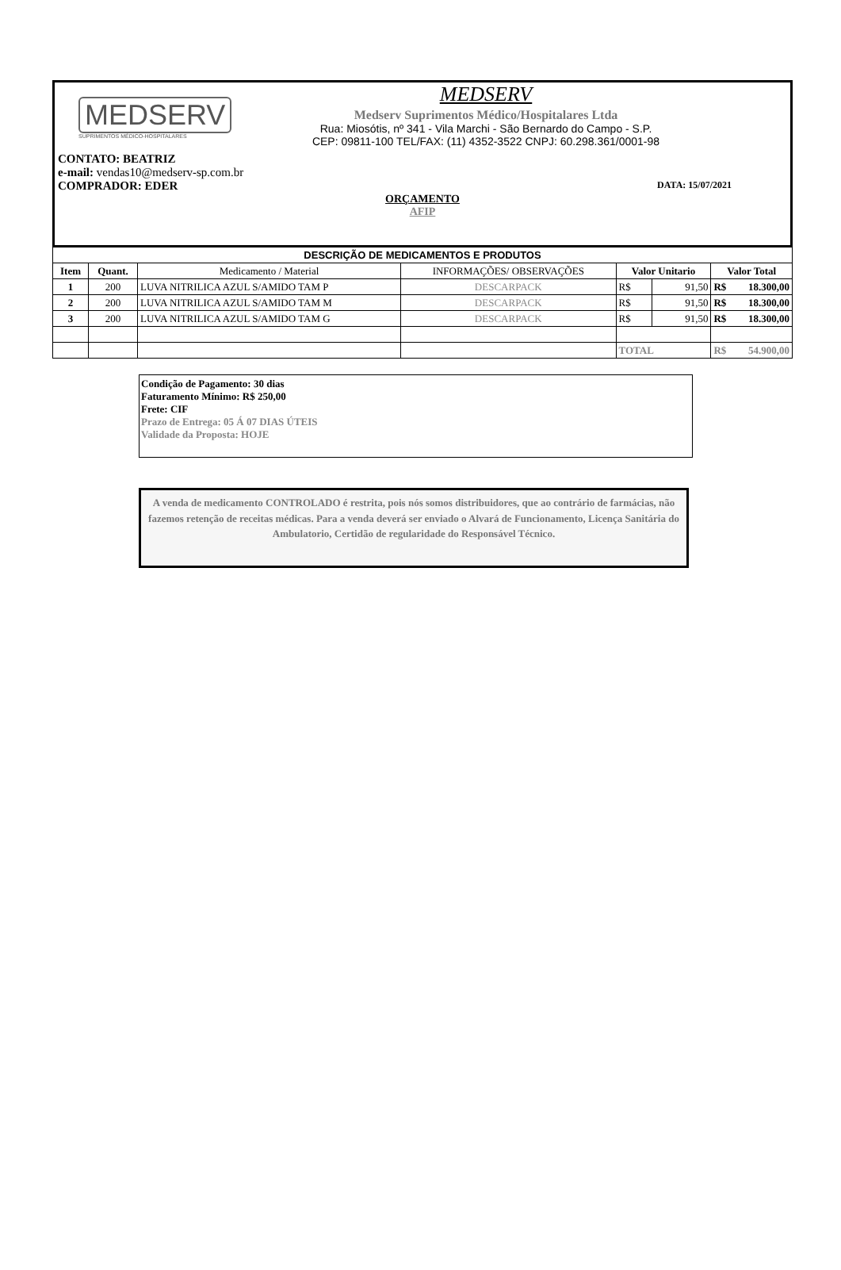MEDSERV
SUPRIMENTOS MÉDICO-HOSPITALARES
MEDSERV
Medserv Suprimentos Médico/Hospitalares Ltda
Rua: Miosótis, nº 341 - Vila Marchi - São Bernardo do Campo - S.P.
CEP: 09811-100 TEL/FAX: (11) 4352-3522 CNPJ: 60.298.361/0001-98
CONTATO: BEATRIZ
e-mail: vendas10@medserv-sp.com.br
COMPRADOR: EDER DATA: 15/07/2021
ORÇAMENTO
AFIP
| DESCRIÇÃO DE MEDICAMENTOS E PRODUTOS | | | | | | |
| --- | --- | --- | --- | --- | --- | --- |
| Item | Quant. | Medicamento / Material | INFORMAÇÕES/ OBSERVAÇÕES | Valor Unitario | | Valor Total |
| 1 | 200 | LUVA NITRILICA AZUL S/AMIDO TAM P | DESCARPACK | R$ | 91,50 | R$ 18.300,00 |
| 2 | 200 | LUVA NITRILICA AZUL S/AMIDO TAM M | DESCARPACK | R$ | 91,50 | R$ 18.300,00 |
| 3 | 200 | LUVA NITRILICA AZUL S/AMIDO TAM G | DESCARPACK | R$ | 91,50 | R$ 18.300,00 |
| | | | | TOTAL | | R$ 54.900,00 |
Condição de Pagamento: 30 dias
Faturamento Mínimo: R$ 250,00
Frete: CIF
Prazo de Entrega: 05 Á 07 DIAS ÚTEIS
Validade da Proposta: HOJE
A venda de medicamento CONTROLADO é restrita, pois nós somos distribuidores, que ao contrário de farmácias, não fazemos retenção de receitas médicas. Para a venda deverá ser enviado o Alvará de Funcionamento, Licença Sanitária do Ambulatorio, Certidão de regularidade do Responsável Técnico.